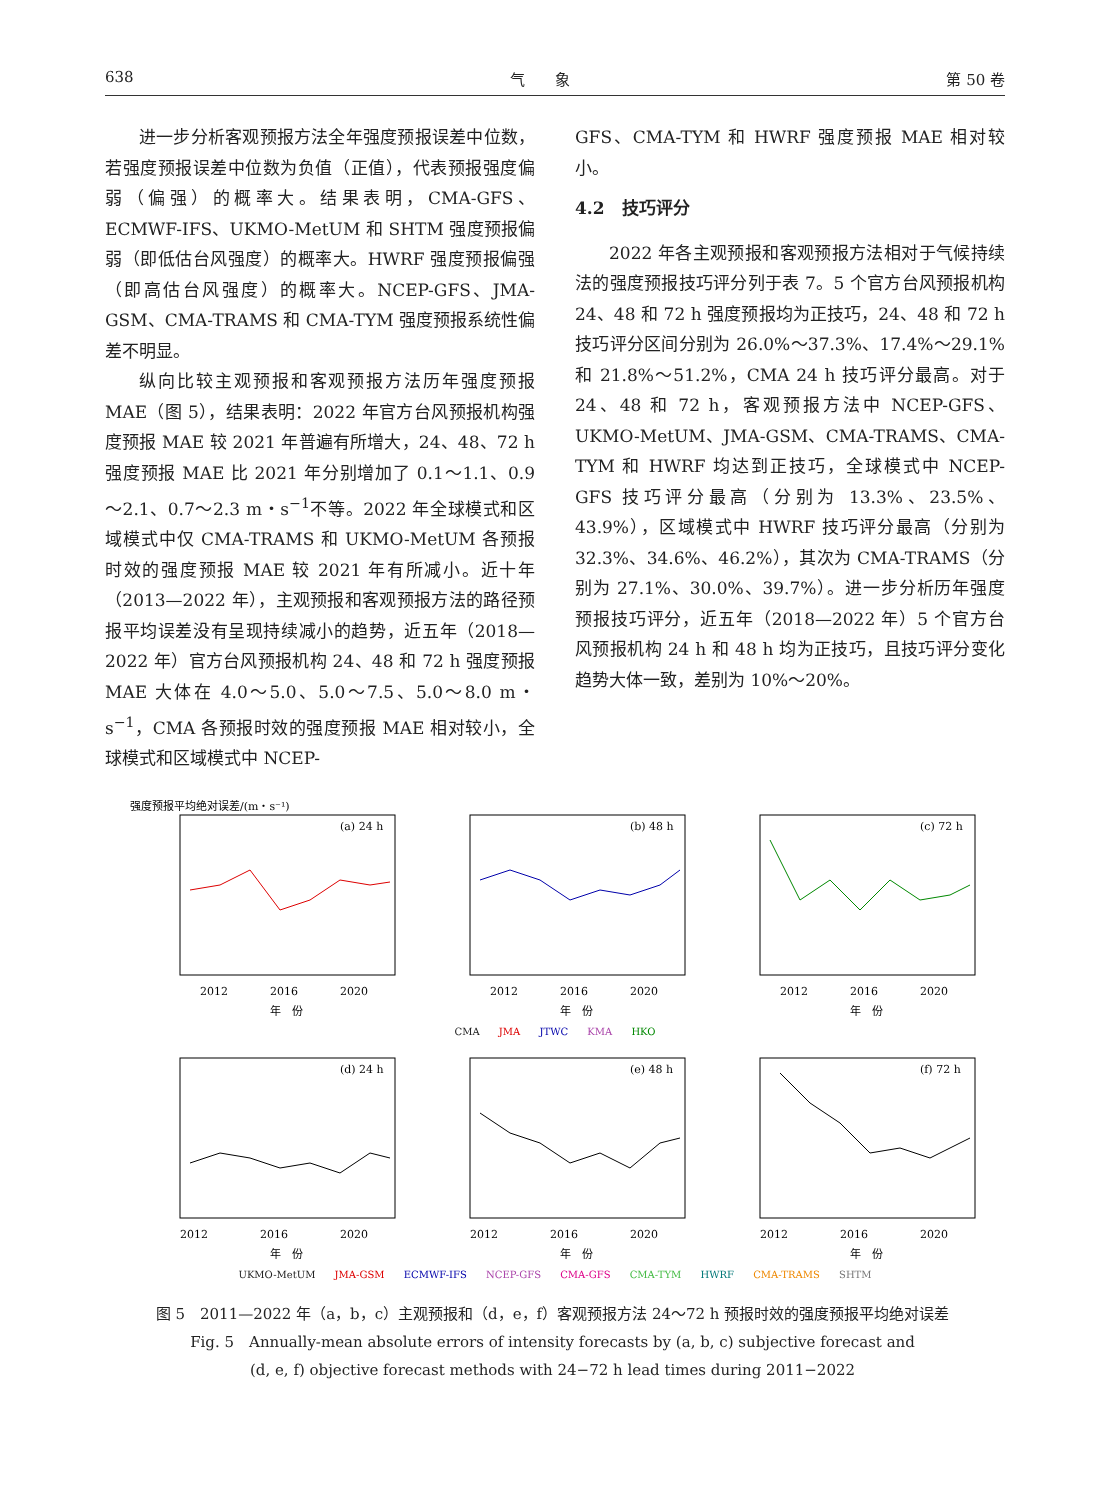638 气　　象 第 50 卷
进一步分析客观预报方法全年强度预报误差中位数，若强度预报误差中位数为负值（正值），代表预报强度偏弱（偏强）的概率大。结果表明，CMA-GFS、ECMWF-IFS、UKMO-MetUM 和 SHTM 强度预报偏弱（即低估台风强度）的概率大。HWRF 强度预报偏强（即高估台风强度）的概率大。NCEP-GFS、JMA-GSM、CMA-TRAMS 和 CMA-TYM 强度预报系统性偏差不明显。
纵向比较主观预报和客观预报方法历年强度预报 MAE（图 5），结果表明：2022 年官方台风预报机构强度预报 MAE 较 2021 年普遍有所增大，24、48、72 h 强度预报 MAE 比 2021 年分别增加了 0.1～1.1、0.9～2.1、0.7～2.3 m・s<sup>−1</sup>不等。2022 年全球模式和区域模式中仅 CMA-TRAMS 和 UKMO-MetUM 各预报时效的强度预报 MAE 较 2021 年有所减小。近十年（2013—2022 年），主观预报和客观预报方法的路径预报平均误差没有呈现持续减小的趋势，近五年（2018—2022 年）官方台风预报机构 24、48 和 72 h 强度预报 MAE 大体在 4.0～5.0、5.0～7.5、5.0～8.0 m・s<sup>−1</sup>，CMA 各预报时效的强度预报 MAE 相对较小，全球模式和区域模式中 NCEP-
GFS、CMA-TYM 和 HWRF 强度预报 MAE 相对较小。
4.2　技巧评分
2022 年各主观预报和客观预报方法相对于气候持续法的强度预报技巧评分列于表 7。5 个官方台风预报机构 24、48 和 72 h 强度预报均为正技巧，24、48 和 72 h 技巧评分区间分别为 26.0%～37.3%、17.4%～29.1% 和 21.8%～51.2%，CMA 24 h 技巧评分最高。对于 24、48 和 72 h，客观预报方法中 NCEP-GFS、UKMO-MetUM、JMA-GSM、CMA-TRAMS、CMA-TYM 和 HWRF 均达到正技巧，全球模式中 NCEP-GFS 技巧评分最高（分别为 13.3%、23.5%、43.9%），区域模式中 HWRF 技巧评分最高（分别为 32.3%、34.6%、46.2%），其次为 CMA-TRAMS（分别为 27.1%、30.0%、39.7%）。进一步分析历年强度预报技巧评分，近五年（2018—2022 年）5 个官方台风预报机构 24 h 和 48 h 均为正技巧，且技巧评分变化趋势大体一致，差别为 10%～20%。
强度预报平均绝对误差/(m・s⁻¹)
(a) 24 h
2012
2016
2020
年　份
(b) 48 h
2012
2016
2020
年　份
(c) 72 h
2012
2016
2020
年　份
CMA JMA JTWC KMA HKO
(d) 24 h
2012
2016
2020
年　份
(e) 48 h
2012
2016
2020
年　份
(f) 72 h
2012
2016
2020
年　份
UKMO-MetUM JMA-GSM ECMWF-IFS NCEP-GFS CMA-GFS CMA-TYM HWRF CMA-TRAMS SHTM
图 5　2011—2022 年（a，b，c）主观预报和（d，e，f）客观预报方法 24～72 h 预报时效的强度预报平均绝对误差
Fig. 5　Annually-mean absolute errors of intensity forecasts by (a, b, c) subjective forecast and
(d, e, f) objective forecast methods with 24−72 h lead times during 2011−2022